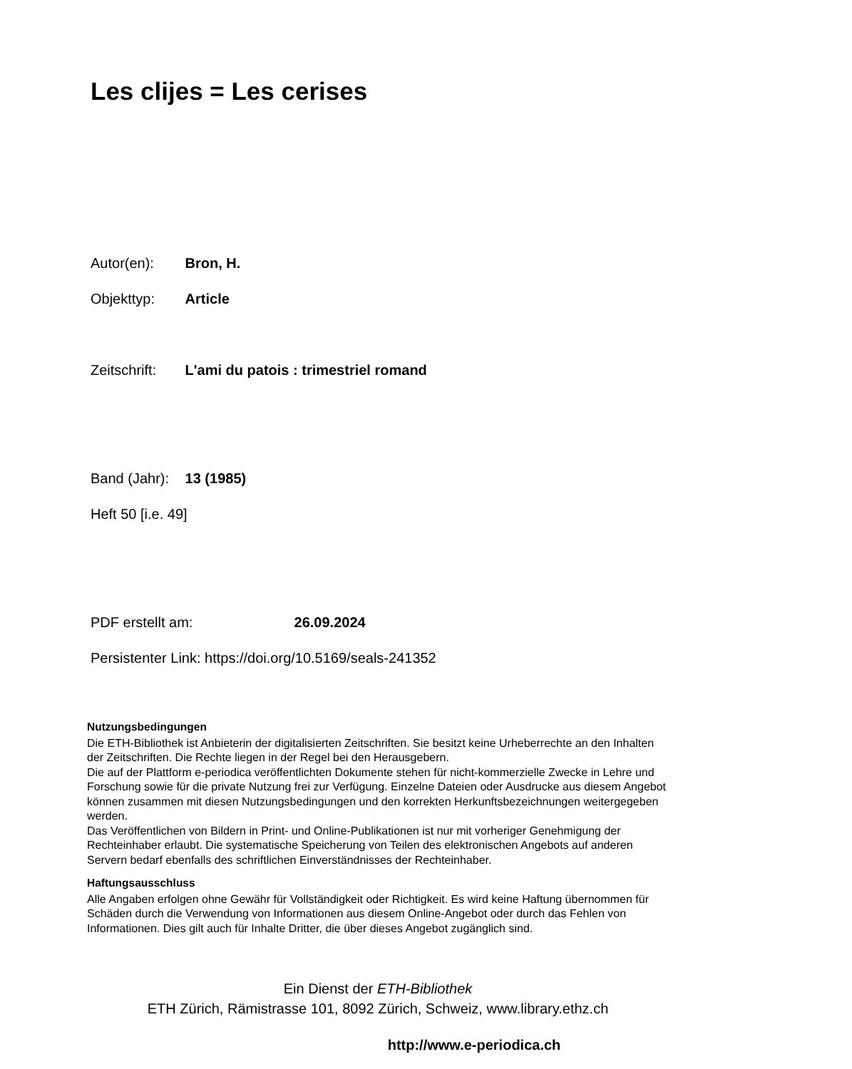Les clijes = Les cerises
Autor(en): Bron, H.
Objekttyp: Article
Zeitschrift: L'ami du patois : trimestriel romand
Band (Jahr): 13 (1985)
Heft 50 [i.e. 49]
PDF erstellt am: 26.09.2024
Persistenter Link: https://doi.org/10.5169/seals-241352
Nutzungsbedingungen
Die ETH-Bibliothek ist Anbieterin der digitalisierten Zeitschriften. Sie besitzt keine Urheberrechte an den Inhalten der Zeitschriften. Die Rechte liegen in der Regel bei den Herausgebern.
Die auf der Plattform e-periodica veröffentlichten Dokumente stehen für nicht-kommerzielle Zwecke in Lehre und Forschung sowie für die private Nutzung frei zur Verfügung. Einzelne Dateien oder Ausdrucke aus diesem Angebot können zusammen mit diesen Nutzungsbedingungen und den korrekten Herkunftsbezeichnungen weitergegeben werden.
Das Veröffentlichen von Bildern in Print- und Online-Publikationen ist nur mit vorheriger Genehmigung der Rechteinhaber erlaubt. Die systematische Speicherung von Teilen des elektronischen Angebots auf anderen Servern bedarf ebenfalls des schriftlichen Einverständnisses der Rechteinhaber.
Haftungsausschluss
Alle Angaben erfolgen ohne Gewähr für Vollständigkeit oder Richtigkeit. Es wird keine Haftung übernommen für Schäden durch die Verwendung von Informationen aus diesem Online-Angebot oder durch das Fehlen von Informationen. Dies gilt auch für Inhalte Dritter, die über dieses Angebot zugänglich sind.
Ein Dienst der ETH-Bibliothek
ETH Zürich, Rämistrasse 101, 8092 Zürich, Schweiz, www.library.ethz.ch
http://www.e-periodica.ch